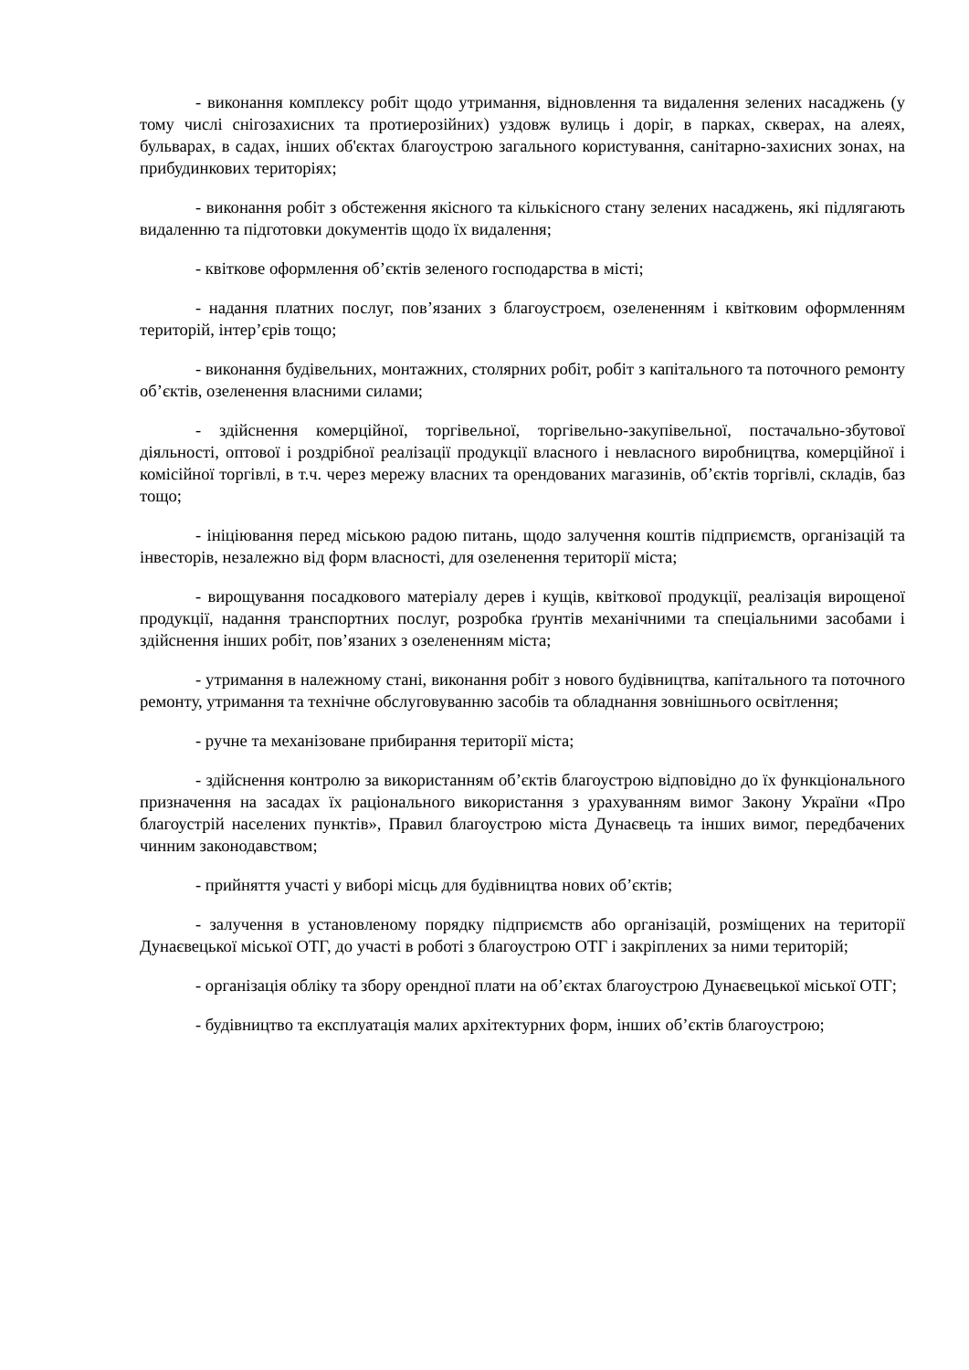- виконання комплексу робіт щодо утримання, відновлення та видалення зелених насаджень (у тому числі снігозахисних та протиерозійних) уздовж вулиць і доріг, в парках, скверах, на алеях, бульварах, в садах, інших об'єктах благоустрою загального користування, санітарно-захисних зонах, на прибудинкових територіях;
- виконання робіт з обстеження якісного та кількісного стану зелених насаджень, які підлягають видаленню та підготовки документів щодо їх видалення;
- квіткове оформлення об’єктів зеленого господарства в місті;
- надання платних послуг, пов’язаних з благоустроєм, озелененням і квітковим оформленням територій, інтер’єрів тощо;
- виконання будівельних, монтажних, столярних робіт, робіт з капітального та поточного ремонту об’єктів, озеленення власними силами;
- здійснення комерційної, торгівельної, торгівельно-закупівельної, постачально-збутової діяльності, оптової і роздрібної реалізації продукції власного і невласного виробництва, комерційної і комісійної торгівлі, в т.ч. через мережу власних та орендованих магазинів, об’єктів торгівлі, складів, баз тощо;
- ініціювання перед міською радою питань, щодо залучення коштів підприємств, організацій та інвесторів, незалежно від форм власності, для озеленення території міста;
- вирощування посадкового матеріалу дерев і кущів, квіткової продукції, реалізація вирощеної продукції, надання транспортних послуг, розробка ґрунтів механічними та спеціальними засобами і здійснення інших робіт, пов’язаних з озелененням міста;
- утримання в належному стані, виконання робіт з нового будівництва, капітального та поточного ремонту, утримання та технічне обслуговуванню засобів та обладнання зовнішнього освітлення;
- ручне та механізоване прибирання території міста;
- здійснення контролю за використанням об’єктів благоустрою відповідно до їх функціонального призначення на засадах їх раціонального використання з урахуванням вимог Закону України «Про благоустрій населених пунктів», Правил благоустрою міста Дунаєвець та інших вимог, передбачених чинним законодавством;
- прийняття участі у виборі місць для будівництва нових об’єктів;
- залучення в установленому порядку підприємств або організацій, розміщених на території Дунаєвецької міської ОТГ, до участі в роботі з благоустрою ОТГ і закріплених за ними територій;
- організація обліку та збору орендної плати на об’єктах благоустрою Дунаєвецької міської ОТГ;
- будівництво та експлуатація малих архітектурних форм, інших об’єктів благоустрою;